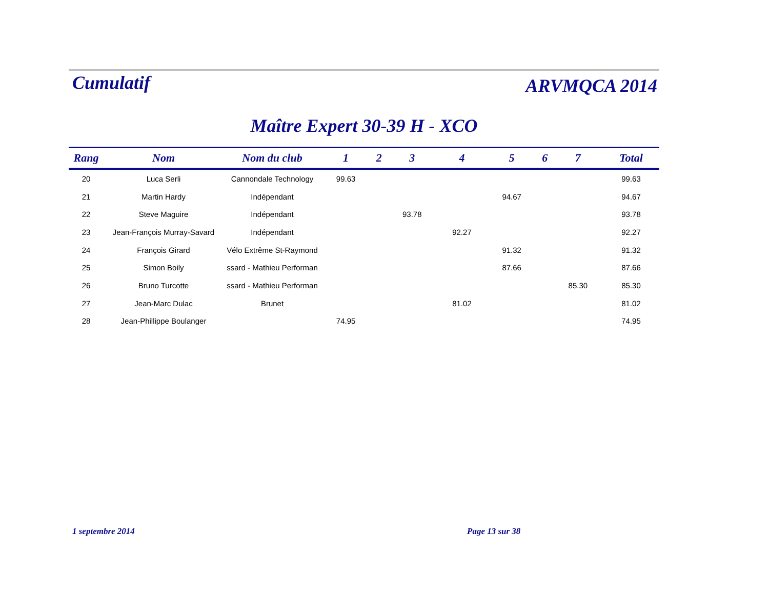Cumulatif
ARVMQCA 2014
Maître Expert 30-39 H - XCO
| Rang | Nom | Nom du club | 1 | 2 | 3 | 4 | 5 | 6 | 7 | Total |
| --- | --- | --- | --- | --- | --- | --- | --- | --- | --- | --- |
| 20 | Luca Serli | Cannondale Technology | 99.63 | | | | | | | 99.63 |
| 21 | Martin Hardy | Indépendant | | | | | 94.67 | | | 94.67 |
| 22 | Steve Maguire | Indépendant | | | 93.78 | | | | | 93.78 |
| 23 | Jean-François Murray-Savard | Indépendant | | | | 92.27 | | | | 92.27 |
| 24 | François Girard | Vélo Extrême St-Raymond | | | | | 91.32 | | | 91.32 |
| 25 | Simon Boily | ssard - Mathieu Performan | | | | | 87.66 | | | 87.66 |
| 26 | Bruno Turcotte | ssard - Mathieu Performan | | | | | | | 85.30 | 85.30 |
| 27 | Jean-Marc Dulac | Brunet | | | | 81.02 | | | | 81.02 |
| 28 | Jean-Phillippe Boulanger | | 74.95 | | | | | | | 74.95 |
1 septembre 2014 Page 13 sur 38